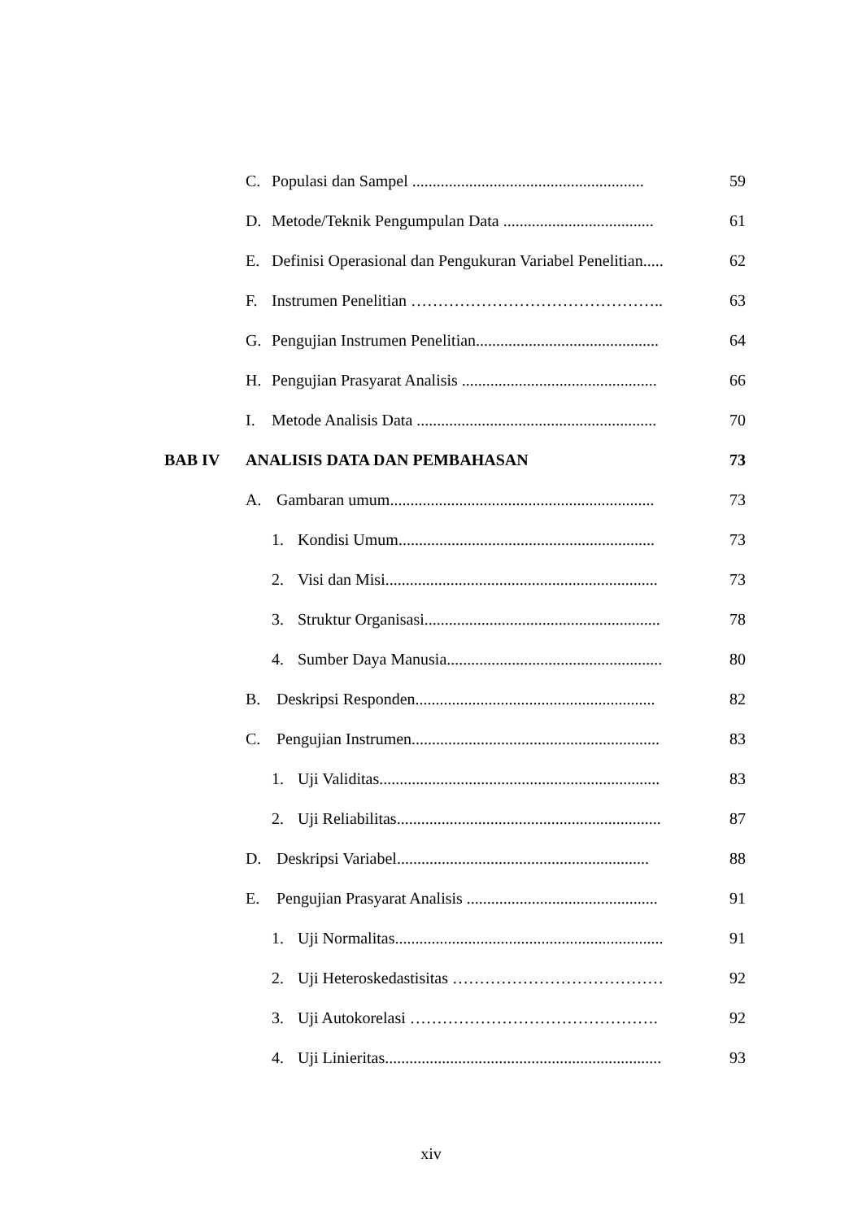C. Populasi dan Sampel ......................................................... 59
D. Metode/Teknik Pengumpulan Data ..................................... 61
E. Definisi Operasional dan Pengukuran Variabel Penelitian..... 62
F. Instrumen Penelitian ……………………………………….. 63
G. Pengujian Instrumen Penelitian............................................. 64
H. Pengujian Prasyarat Analisis ................................................ 66
I. Metode Analisis Data ........................................................... 70
BAB IV ANALISIS DATA DAN PEMBAHASAN 73
A. Gambaran umum................................................................. 73
1. Kondisi Umum............................................................... 73
2. Visi dan Misi................................................................... 73
3. Struktur Organisasi.......................................................... 78
4. Sumber Daya Manusia..................................................... 80
B. Deskripsi Responden........................................................... 82
C. Pengujian Instrumen............................................................. 83
1. Uji Validitas..................................................................... 83
2. Uji Reliabilitas................................................................. 87
D. Deskripsi Variabel.............................................................. 88
E. Pengujian Prasyarat Analisis ............................................... 91
1. Uji Normalitas.................................................................. 91
2. Uji Heteroskedastisitas ………………………………… 92
3. Uji Autokorelasi ………………………………………. 92
4. Uji Linieritas.................................................................... 93
xiv